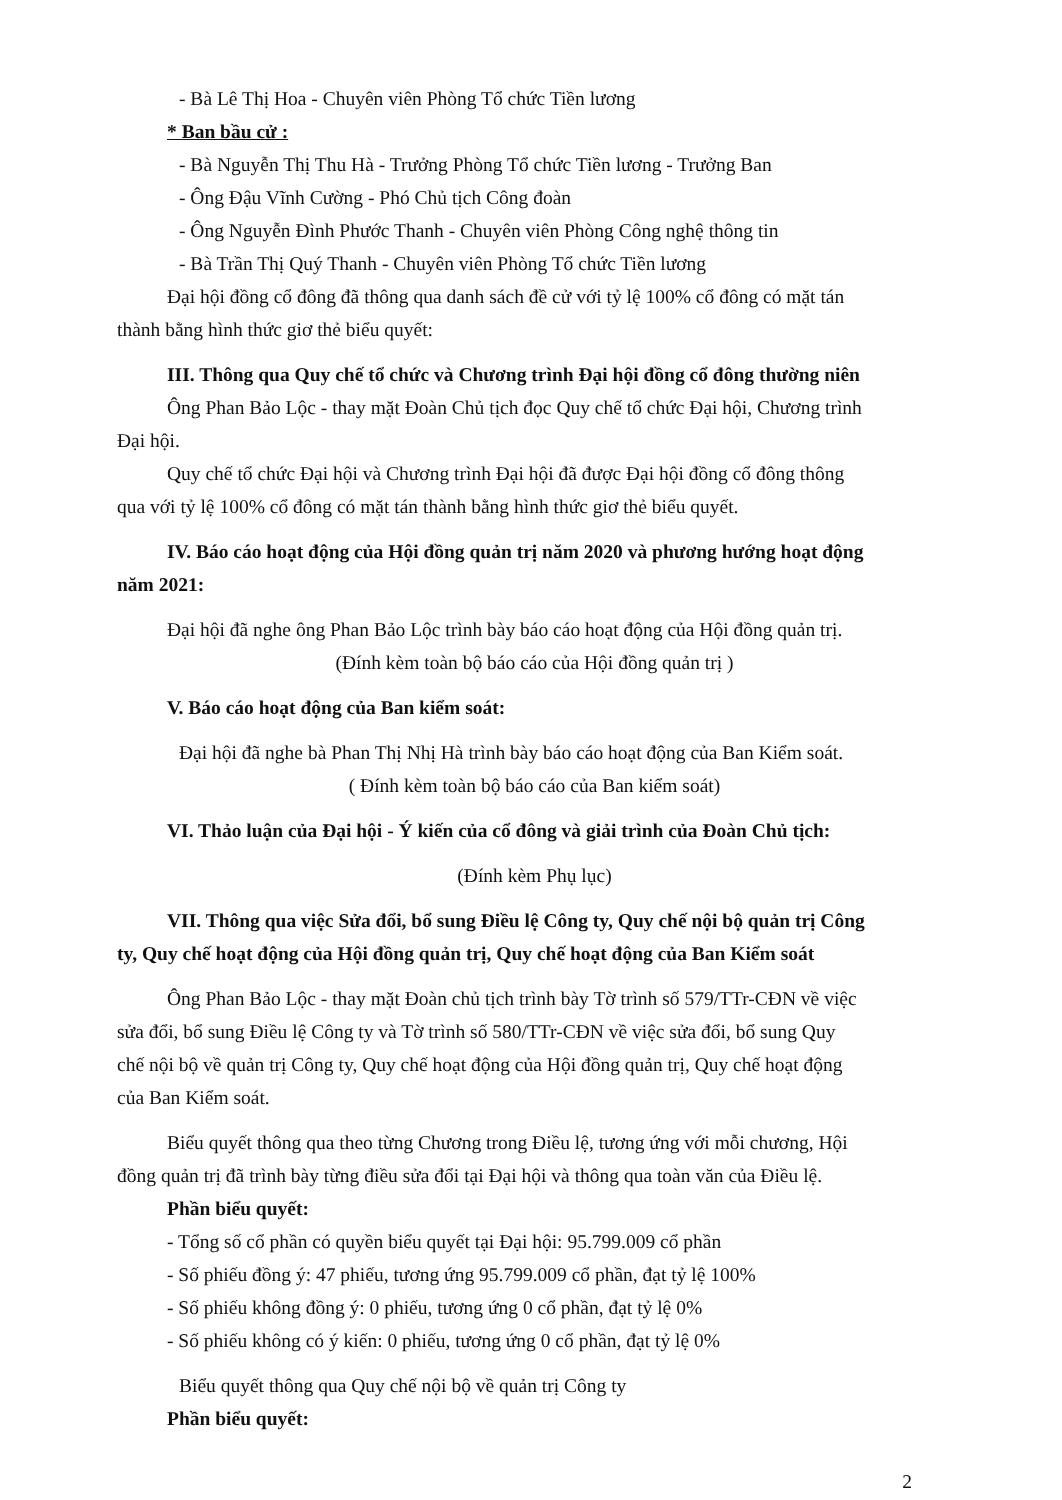- Bà Lê Thị Hoa - Chuyên viên Phòng Tổ chức Tiền lương
* Ban bầu cử :
- Bà Nguyễn Thị Thu Hà - Trưởng Phòng Tổ chức Tiền lương - Trưởng Ban
- Ông Đậu Vĩnh Cường - Phó Chủ tịch Công đoàn
- Ông Nguyễn Đình Phước Thanh - Chuyên viên Phòng Công nghệ thông tin
- Bà Trần Thị Quý Thanh - Chuyên viên Phòng Tổ chức Tiền lương
Đại hội đồng cổ đông đã thông qua danh sách đề cử với tỷ lệ 100% cổ đông có mặt tán
thành bằng hình thức giơ thẻ biểu quyết:
III. Thông qua Quy chế tổ chức và Chương trình Đại hội đồng cổ đông thường niên
Ông Phan Bảo Lộc - thay mặt Đoàn Chủ tịch đọc Quy chế tổ chức Đại hội, Chương trình
Đại hội.
Quy chế tổ chức Đại hội và Chương trình Đại hội đã được Đại hội đồng cổ đông thông
qua với tỷ lệ 100% cổ đông có mặt tán thành bằng hình thức giơ thẻ biểu quyết.
IV. Báo cáo hoạt động của Hội đồng quản trị năm 2020 và phương hướng hoạt động
năm 2021:
Đại hội đã nghe ông Phan Bảo Lộc trình bày báo cáo hoạt động của Hội đồng quản trị.
(Đính kèm toàn bộ báo cáo của Hội đồng quản trị )
V. Báo cáo hoạt động của Ban kiểm soát:
Đại hội đã nghe bà Phan Thị Nhị Hà trình bày báo cáo hoạt động của Ban Kiểm soát.
( Đính kèm toàn bộ báo cáo của Ban kiểm soát)
VI. Thảo luận của Đại hội - Ý kiến của cổ đông và giải trình của Đoàn Chủ tịch:
(Đính kèm Phụ lục)
VII. Thông qua việc Sửa đổi, bổ sung Điều lệ Công ty, Quy chế nội bộ quản trị Công
ty, Quy chế hoạt động của Hội đồng quản trị, Quy chế hoạt động của Ban Kiểm soát
Ông Phan Bảo Lộc - thay mặt Đoàn chủ tịch trình bày Tờ trình số 579/TTr-CĐN về việc
sửa đổi, bổ sung Điều lệ Công ty và Tờ trình số 580/TTr-CĐN về việc sửa đổi, bổ sung Quy
chế nội bộ về quản trị Công ty, Quy chế hoạt động của Hội đồng quản trị, Quy chế hoạt động
của Ban Kiểm soát.
Biểu quyết thông qua theo từng Chương trong Điều lệ, tương ứng với mỗi chương, Hội
đồng quản trị đã trình bày từng điều sửa đổi tại Đại hội và thông qua toàn văn của Điều lệ.
Phần biểu quyết:
- Tổng số cổ phần có quyền biểu quyết tại Đại hội: 95.799.009 cổ phần
- Số phiếu đồng ý: 47 phiếu, tương ứng 95.799.009 cổ phần, đạt tỷ lệ 100%
- Số phiếu không đồng ý: 0 phiếu, tương ứng 0 cổ phần, đạt tỷ lệ 0%
- Số phiếu không có ý kiến: 0 phiếu, tương ứng 0 cổ phần, đạt tỷ lệ 0%
Biểu quyết thông qua Quy chế nội bộ về quản trị Công ty
Phần biểu quyết:
2